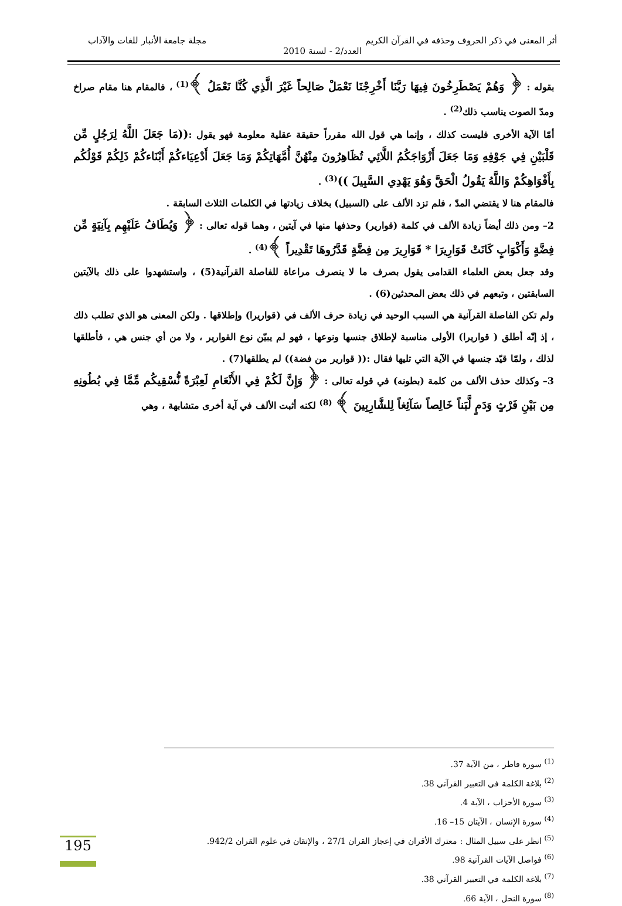أثر المعنى في ذكر الحروف وحذفه في القرآن الكريم مجلة جامعة الأنبار للغات والآداب
العدد/2 - لسنة 2010
بقوله : ﴿ وَهُمْ يَصْطَرِخُونَ فِيهَا رَبَّنَا أَخْرِجْنَا نَعْمَلْ صَالِحاً غَيْرَ الَّذِي كُنَّا نَعْمَلُ ﴾<sup>(1)</sup> ، فالمقام هنا مقام صراخ ومدّ الصوت يناسب ذلك<sup>(2)</sup> .
أمّا الآية الأخرى فليست كذلك ، وإنما هي قول الله مقرراً حقيقة عقلية معلومة فهو يقول :((مَا جَعَلَ اللَّهُ لِرَجُلٍ مِّن قَلْبَيْنِ فِي جَوْفِهِ وَمَا جَعَلَ أَزْوَاجَكُمُ اللَّائِي تُظَاهِرُونَ مِنْهُنَّ أُمَّهَاتِكُمْ وَمَا جَعَلَ أَدْعِيَاءكُمْ أَبْنَاءكُمْ ذَلِكُمْ قَوْلُكُم بِأَفْوَاهِكُمْ وَاللَّهُ يَقُولُ الْحَقَّ وَهُوَ يَهْدِي السَّبِيلَ ))<sup>(3)</sup> .
فالمقام هنا لا يقتضي المدّ ، فلم تزد الألف على (السبيل) بخلاف زيادتها في الكلمات الثلاث السابقة .
2– ومن ذلك أيضاً زيادة الألف في كلمة (قوارير) وحذفها منها في آيتين ، وهما قوله تعالى : ﴿ وَيُطَافُ عَلَيْهِم بِآنِيَةٍ مِّن فِضَّةٍ وَأَكْوَابٍ كَانَتْ قَوَارِيرَا * قَوَارِيرَ مِن فِضَّةٍ قَدَّرُوهَا تَقْدِيراً ﴾<sup>(4)</sup> .
وقد جعل بعض العلماء القدامى يقول بصرف ما لا ينصرف مراعاة للفاصلة القرآنية(5) ، واستشهدوا على ذلك بالآيتين السابقتين ، وتبعهم في ذلك بعض المحدثين(6) .
ولم تكن الفاصلة القرآنية هي السبب الوحيد في زيادة حرف الألف في (قواريرا) وإطلاقها . ولكن المعنى هو الذي تطلب ذلك ، إذ إنّه أطلق ( قواريرا) الأولى مناسبة لإطلاق جنسها ونوعها ، فهو لم يبيّن نوع القوارير ، ولا من أي جنس هي ، فأطلقها لذلك ، ولمّا قيّد جنسها في الآية التي تليها فقال :(( قوارير من فضة)) لم يطلقها(7) .
3– وكذلك حذف الألف من كلمة (بطونه) في قوله تعالى : ﴿ وَإِنَّ لَكُمْ فِي الأَنْعَامِ لَعِبْرَةً نُّسْقِيكُم مِّمَّا فِي بُطُونِهِ مِن بَيْنِ فَرْثٍ وَدَمٍ لَّبَناً خَالِصاً سَآئِغاً لِلشَّارِبِينَ ﴾ <sup>(8)</sup> لكنه أثبت الألف في آية أخرى متشابهة ، وهي
<sup>(1)</sup> سورة فاطر ، من الآية 37.
<sup>(2)</sup> بلاغة الكلمة في التعبير القرآني 38.
<sup>(3)</sup> سورة الأحزاب ، الآية 4.
<sup>(4)</sup> سورة الإنسان ، الآيتان 15– 16.
<sup>(5)</sup> انظر على سبيل المثال : معترك الأقران في إعجاز القران 27/1 ، والإتقان في علوم القران 942/2.
<sup>(6)</sup> فواصل الآيات القرآنية 98.
<sup>(7)</sup> بلاغة الكلمة في التعبير القرآني 38.
<sup>(8)</sup> سورة النحل ، الآية 66.
195